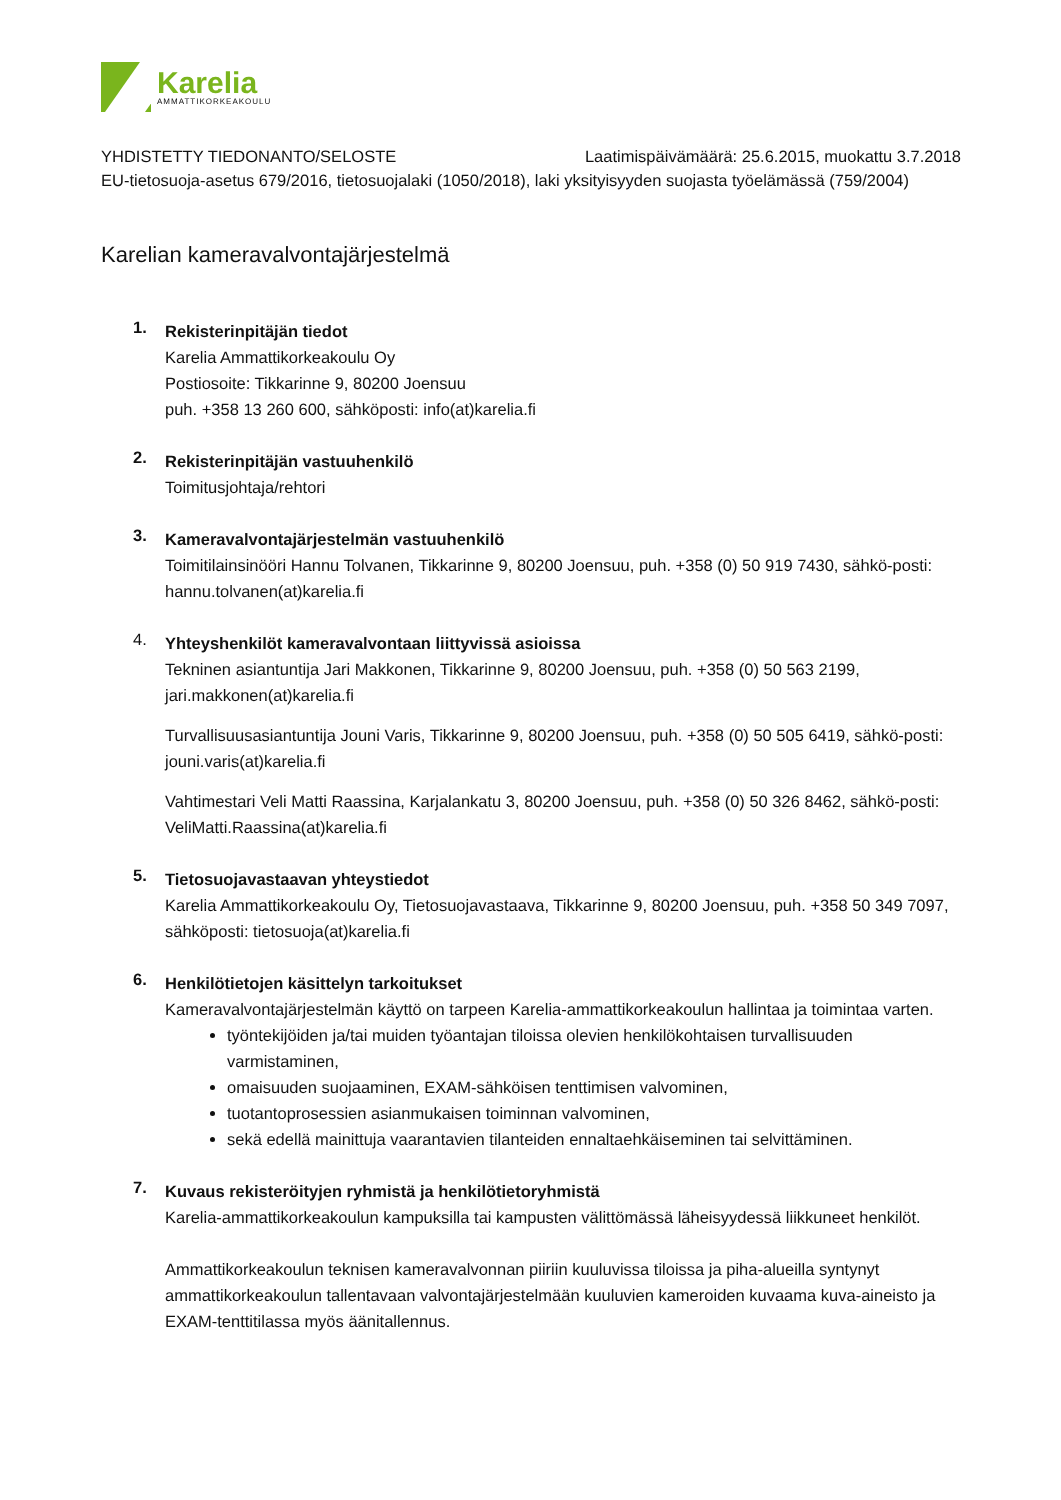Karelia
AMMATTIKORKEAKOULU
YHDISTETTY TIEDONANTO/SELOSTE Laatimispäivämäärä: 25.6.2015, muokattu 3.7.2018
EU-tietosuoja-asetus 679/2016, tietosuojalaki (1050/2018), laki yksityisyyden suojasta työelämässä (759/2004)
Karelian kameravalvontajärjestelmä
1.
Rekisterinpitäjän tiedot
Karelia Ammattikorkeakoulu Oy
Postiosoite: Tikkarinne 9, 80200 Joensuu
puh. +358 13 260 600, sähköposti: info(at)karelia.fi
2.
Rekisterinpitäjän vastuuhenkilö
Toimitusjohtaja/rehtori
3.
Kameravalvontajärjestelmän vastuuhenkilö
Toimitilainsinööri Hannu Tolvanen, Tikkarinne 9, 80200 Joensuu, puh. +358 (0) 50 919 7430, sähkö-posti: hannu.tolvanen(at)karelia.fi
4.
Yhteyshenkilöt kameravalvontaan liittyvissä asioissa
Tekninen asiantuntija Jari Makkonen, Tikkarinne 9, 80200 Joensuu, puh. +358 (0) 50 563 2199, jari.makkonen(at)karelia.fi
Turvallisuusasiantuntija Jouni Varis, Tikkarinne 9, 80200 Joensuu, puh. +358 (0) 50 505 6419, sähkö-posti: jouni.varis(at)karelia.fi
Vahtimestari Veli Matti Raassina, Karjalankatu 3, 80200 Joensuu, puh. +358 (0) 50 326 8462, sähkö-posti: VeliMatti.Raassina(at)karelia.fi
5.
Tietosuojavastaavan yhteystiedot
Karelia Ammattikorkeakoulu Oy, Tietosuojavastaava, Tikkarinne 9, 80200 Joensuu, puh. +358 50 349 7097, sähköposti: tietosuoja(at)karelia.fi
6.
Henkilötietojen käsittelyn tarkoitukset
Kameravalvontajärjestelmän käyttö on tarpeen Karelia-ammattikorkeakoulun hallintaa ja toimintaa varten.
työntekijöiden ja/tai muiden työantajan tiloissa olevien henkilökohtaisen turvallisuuden varmistaminen,
omaisuuden suojaaminen, EXAM-sähköisen tenttimisen valvominen,
tuotantoprosessien asianmukaisen toiminnan valvominen,
sekä edellä mainittuja vaarantavien tilanteiden ennaltaehkäiseminen tai selvittäminen.
7.
Kuvaus rekisteröityjen ryhmistä ja henkilötietoryhmistä
Karelia-ammattikorkeakoulun kampuksilla tai kampusten välittömässä läheisyydessä liikkuneet henkilöt.
Ammattikorkeakoulun teknisen kameravalvonnan piiriin kuuluvissa tiloissa ja piha-alueilla syntynyt ammattikorkeakoulun tallentavaan valvontajärjestelmään kuuluvien kameroiden kuvaama kuva-aineisto ja EXAM-tenttitilassa myös äänitallennus.